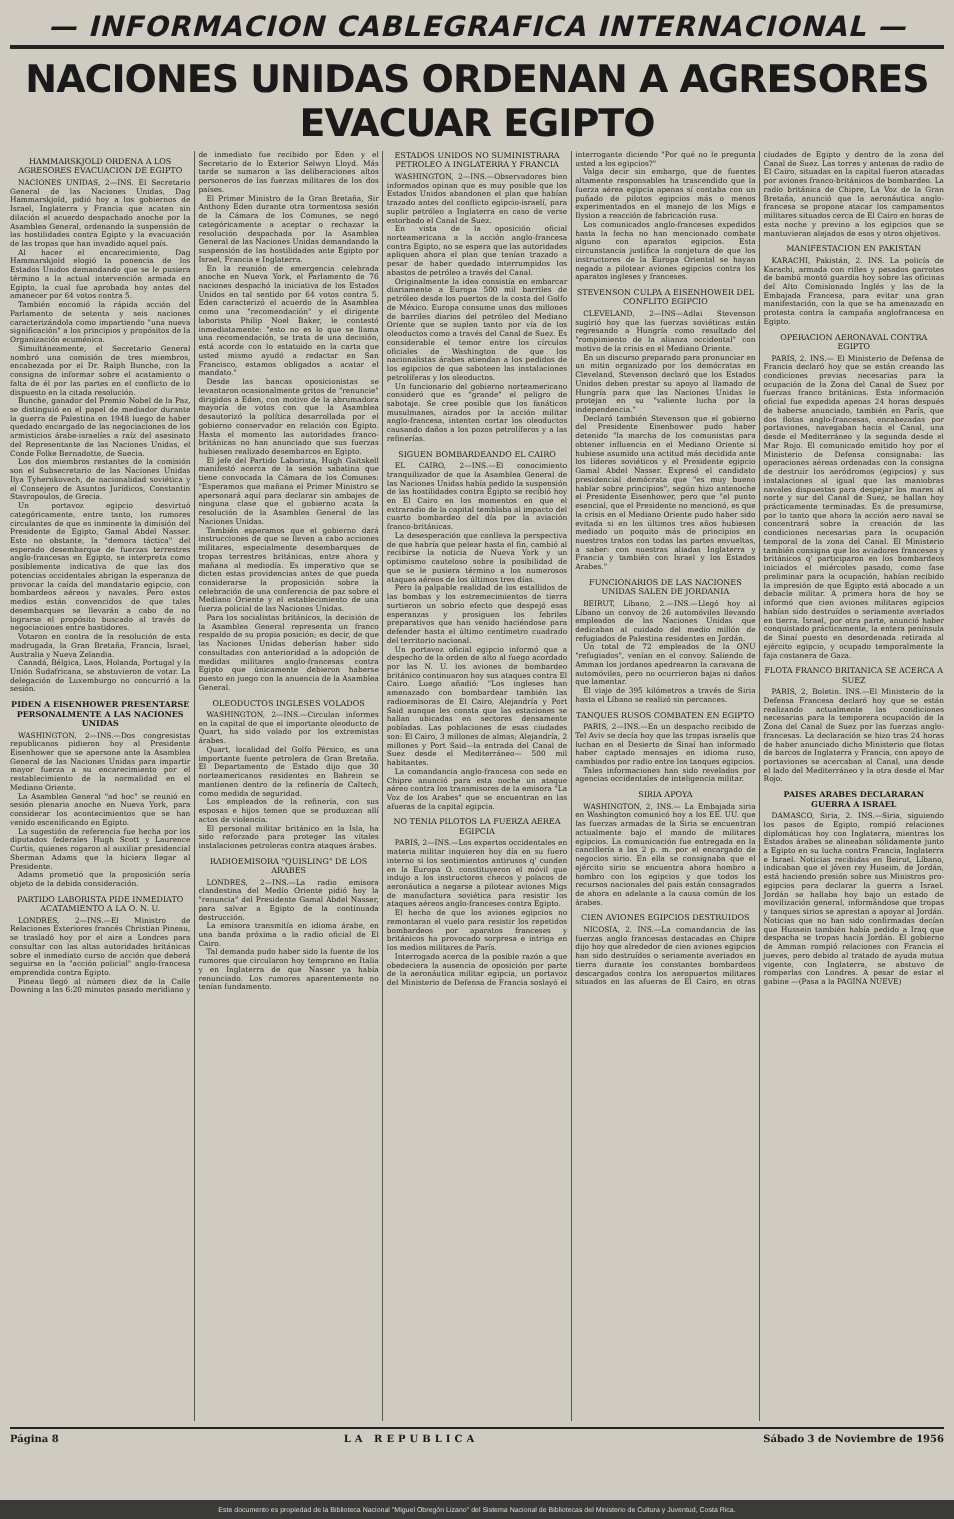— INFORMACION CABLEGRAFICA INTERNACIONAL —
NACIONES UNIDAS ORDENAN A AGRESORES EVACUAR EGIPTO
HAMMARSKJOLD ORDENA A LOS AGRESORES EVACUACION DE EGIPTO
NACIONES UNIDAS, 2—INS. El Secretario General de las Naciones Unidas, Dag Hammarskjold, pidió hoy a los gobiernos de Israel, Inglaterra y Francia que acaten sin dilación el acuerdo despachado anoche por la Asamblea General, ordenando la suspensión de las hostilidades contra Egipto y la evacuación de las tropas que han invadido aquel país.
Al hacer el encarecimiento, Dag Hammarskjold elogió la ponencia de los Estados Unidos demandando que se le pusiera término a la actual intervención armada en Egipto, la cual fue aprobada hoy antes del amanecer por 64 votos contra 5.
También encomió la rápida acción del Parlamento de setenta y seis naciones caracterizándola como impartiendo "una nueva significación" a los principios y propósitos de la Organización ecuménica.
Simultáneamente, el Secretario General nombró una comisión de tres miembros, encabezada por el Dr. Ralph Bunche, con la consigna de informar sobre el acatamiento o falta de él por las partes en el conflicto de lo dispuesto en la citada resolución.
Bunche, ganador del Premio Nobel de la Paz, se distinguió en el papel de mediador durante la guerra de Palestina en 1948 luego de haber quedado encargado de las negociaciones de los armisticios árabe-israelíes a raíz del asesinato del Representante de las Naciones Unidas, el Conde Folke Bernadotte, de Suecia.
Los dos miembros restantes de la comisión son el Subsecretario de las Naciones Unidas Ilya Tyhernkovech, de nacionalidad soviética y el Consejero de Asuntos Jurídicos, Constantin Stavropoulos, de Grecia.
Un portavoz egipcio desvirtuó categóricamente, entre tanto, los rumores circulantes de que es inminente la dimisión del Presidente de Egipto, Gamal Abdel Nasser. Esto no obstante, la "demora táctica" del esperado desembarque de fuerzas terrestres anglo-francesas en Egipto, se interpreta como posiblemente indicativa de que las dos potencias occidentales abrigan la esperanza de provocar la caída del mandatario egipcio, con bombardeos aéreos y navales. Pero estos medios están convencidos de que tales desembarques se llevarán a cabo de no lograrse el propósito buscado al través de negociaciones entre bastidores.
Votaron en contra de la resolución de esta madrugada, la Gran Bretaña, Francia, Israel, Australia y Nueva Zelandia.
Canadá, Bélgica, Laos, Holanda, Portugal y la Unión Sudafricana, se abstuvieron de votar. La delegación de Luxemburgo no concurrió a la sesión.
PIDEN A EISENHOWER PRESENTARSE PERSONALMENTE A LAS NACIONES UNIDAS
WASHINGTON, 2—INS.—Dos congresistas republicanos pidieron hoy al Presidente Eisenhower que se apersone ante la Asamblea General de las Naciones Unidas para impartir mayor fuerza a su encarecimiento por el restablecimiento de la normalidad en el Mediano Oriente.
La Asamblea General "ad hoc" se reunió en sesión plenaria anoche en Nueva York, para considerar los acontecimientos que se han venido escenificando en Egipto.
La sugestión de referencia fue hecha por los diputados federales Hugh Scott y Laurence Curtis, quienes rogaron al auxiliar presidencial Sherman Adams que la hiciera llegar al Presidente.
Adams prometió que la proposición sería objeto de la debida consideración.
PARTIDO LABORISTA PIDE INMEDIATO ACATAMIENTO A LA O. N. U.
LONDRES, 2—INS.—El Ministro de Relaciones Exteriores francés Christian Pineau, se trasladó hoy por el aire a Londres para consultar con las altas autoridades británicas sobre el inmediato curso de acción que deberá seguirse en la "acción policial" anglo-francesa emprendida contra Egipto.
Pineau llegó al número diez de la Calle Downing a las 6:20 minutos pasado meridiano y de inmediato fue recibido por Eden y el Secretario de lo Exterior Selwyn Lloyd. Más tarde se sumaron a las deliberaciones altos personeros de las fuerzas militares de los dos países.
El Primer Ministro de la Gran Bretaña, Sir Anthony Eden durante otra tormentosa sesión de la Cámara de los Comunes, se negó categóricamente a aceptar o rechazar la resolución despachada por la Asamblea General de las Naciones Unidas demandando la suspensión de las hostilidades ante Egipto por Israel, Francia e Inglaterra.
En la reunión de emergencia celebrada anoche en Nueva York, el Parlamento de 76 naciones despachó la iniciativa de los Estados Unidos en tal sentido por 64 votos contra 5. Eden caracterizó el acuerdo de la Asamblea como una "recomendación" y el dirigente laborista Philip Noel Baker, le contestó inmediatamente: "esto no es lo que se llama una recomendación, se trata de una decisión, está acorde con lo estatuido en la carta que usted mismo ayudó a redactar en San Francisco, estamos obligados a acatar el mandato."
Desde las bancas oposicionistas se levantaron ocasionalmente gritos de "renuncie" dirigidos a Eden, con motivo de la abrumadora mayoría de votos con que la Asamblea desautorizó la política desarrollada por el gobierno conservador en relación con Egipto. Hasta el momento las autoridades franco-británicas no han anunciado que sus fuerzas hubiesen realizado desembarcos en Egipto.
El jefe del Partido Laborista, Hugh Gaitskell manifestó acerca de la sesión sabatina que tiene convocada la Cámara de los Comunes: "Esperamos que mañana el Primer Ministro se apersonará aquí para declarar sin ambajes de ninguna clase que el gobierno acata la resolución de la Asamblea General de las Naciones Unidas.
También esperamos que el gobierno dará instrucciones de que se lleven a cabo acciones militares, especialmente desembarques de tropas terrestres británicas, entre ahora y mañana al mediodía. Es imperativo que se dicten estas providencias antes de que pueda considerarse la proposición sobre la celebración de una conferencia de paz sobre el Mediano Oriente y el establecimiento de una fuerza policial de las Naciones Unidas.
Para los socialistas británicos, la decisión de la Asamblea General representa un franco respaldo de su propia posición; es decir, de que las Naciones Unidas deberían haber sido consultadas con anterioridad a la adopción de medidas militares anglo-francesas contra Egipto que únicamente debieron haberse puesto en juego con la anuencia de la Asamblea General.
OLEODUCTOS INGLESES VOLADOS
WASHINGTON, 2—INS.—Circulan informes en la capital de que el importante oleoducto de Quart, ha sido volado por los extremistas árabes.
Quart, localidad del Golfo Pérsico, es una importante fuente petrolera de Gran Bretaña. El Departamento de Estado dijo que 30 norteamericanos residentes en Bahrein se mantienen dentro de la refinería de Caltech, como medida de seguridad.
Los empleados de la refinería, con sus esposas e hijos temen que se produzcan allí actos de violencia.
El personal militar británico en la Isla, ha sido reforzado para proteger las vitales instalaciones petroleras contra ataques árabes.
RADIOEMISORA "QUISLING" DE LOS ARABES
LONDRES, 2—INS.—La radio emisora clandestina del Medio Oriente pidió hoy la "renuncia" del Presidente Gamal Abdel Nasser, para salvar a Egipto de la continuada destrucción.
La emisora transmitía en idioma árabe, en una banda próxima a la radio oficial de El Cairo.
Tal demanda pudo haber sido la fuente de los rumores que circularon hoy temprano en Italia y en Inglaterra de que Nasser ya había renunciado. Los rumores aparentemente no tenían fundamento.
ESTADOS UNIDOS NO SUMINISTRARA PETROLEO A INGLATERRA Y FRANCIA
WASHINGTON, 2—INS.—Observadores bien informados opinan que es muy posible que los Estados Unidos abandonen el plan que habían trazado antes del conflicto egipcio-israelí, para suplir petróleo a Inglaterra en caso de verse estorbado el Canal de Suez.
En vista de la oposición oficial norteamericana a la acción anglo-francesa contra Egipto, no se espera que las autoridades apliquen ahora el plan que tenían trazado a pesar de haber quedado interrumpidos los abastos de petróleo a través del Canal.
Originalmente la idea consistía en embarcar diariamente a Europa 500 mil barriles de petróleo desde los puertos de la costa del Golfo de México. Europa consume unos dos millones de barriles diarios del petróleo del Mediano Oriente que se suplen tanto por vía de los oleoductos como a través del Canal de Suez. Es considerable el temor entre los círculos oficiales de Washington de que los nacionalistas árabes atiendan a los pedidos de los egipcios de que saboteen las instalaciones petrolíferas y los oleoductos.
Un funcionario del gobierno norteamericano consideró que es "grande" el peligro de sabotaje. Se cree posible que los fanáticos musulmanes, airados por la acción militar anglo-francesa, intenten cortar los oleoductos causando daños a los pozos petrolíferos y a las refinerías.
SIGUEN BOMBARDEANDO EL CAIRO
EL CAIRO, 2—INS.—El conocimiento tranquilizador de que la Asamblea General de las Naciones Unidas había pedido la suspensión de las hostilidades contra Egipto se recibió hoy en El Cairo en los momentos en que el extraradio de la capital temblaba al impacto del cuarto bombardeo del día por la aviación franco-británicas.
La desesperación que conlleva la perspectiva de que habría que pelear hasta el fin, cambió al recibirse la noticia de Nueva York y un optimismo cauteloso sobre la posibilidad de que se le pusiera término a los numerosos ataques aéreos de los últimos tres días.
Pero la palpable realidad de los estallidos de las bombas y los estremecimientos de tierra surtieron un sobrio efecto que despejó esas esperanzas y prosiguen los febriles preparativos que han venido haciéndose para defender hasta el último centímetro cuadrado del territorio nacional.
Un portavoz oficial egipcio informó que a despecho de la orden de alto al fuego acordado por las N. U. los aviones de bombardeo británico continuaron hoy sus ataques contra El Cairo. Luego añadió: "Los ingleses han amenazado con bombardear también las radioemisoras de El Cairo, Alejandría y Port Said aunque les consta que las estaciones se hallan ubicadas en sectores densamente pobladas. Las poblaciones de esas ciudades son: El Cairo, 3 millones de almas; Alejandría, 2 millones y Port Said—la entrada del Canal de Suez desde el Mediterráneo— 500 mil habitantes.
La comandancia anglo-francesa con sede en Chipre anunció para esta noche un ataque aéreo contra los transmisores de la emisora "La Voz de los Arabes" que se encuentran en las afueras de la capital egipcia.
NO TENIA PILOTOS LA FUERZA AEREA EGIPCIA
PARIS, 2—INS.—Los expertos occidentales en materia militar inquieren hoy día en su fuero interno si los sentimientos antirusos q' cunden en la Europa O. constituyeron el móvil que indujo a los instructores checos y polacos de aeronáutica a negarse a pilotear aviones Migs de manufactura soviética para resistir los ataques aéreos anglo-franceses contra Egipto.
El hecho de que los aviones egipcios no remontaran el vuelo para resistir los repetidos bombardeos por aparatos franceses y británicos ha provocado sorpresa e intriga en los medios militares de París.
Interrogado acerca de la posible razón a que obedeciera la ausencia de oposición por parte de la aeronáutica militar egipcia, un portavoz del Ministerio de Defensa de Francia soslayó el interrogante diciendo "Por qué no le pregunta usted a los egipcios?"
Valga decir sin embargo, que de fuentes altamente responsables ha trascendido que la fuerza aérea egipcia apenas sí contaba con un puñado de pilotos egipcios más o menos experimentados en el manejo de los Migs e Ilysion a reacción de fabricación rusa.
Los comunicados anglo-franceses expedidos hasta la fecha no han mencionado combate alguno con aparatos egipcios. Esta circunstancia justifica la conjetura de que los instructores de la Europa Oriental se hayan negado a pilotear aviones egipcios contra los aparatos ingleses y franceses.
STEVENSON CULPA A EISENHOWER DEL CONFLITO EGIPCIO
CLEVELAND, 2—INS—Adlai Stevenson sugirió hoy que las fuerzas soviéticas están regresando a Hungría como resultado del "rompimiento de la alianza occidental" con motivo de la crisis en el Mediano Oriente.
En un discurso preparado para pronunciar en un mitin organizado por los demócratas en Cleveland, Stevenson declaró que los Estados Unidos deben prestar su apoyo al llamado de Hungría para que las Naciones Unidas le protejan en su "valiente lucha por la independencia."
Declaró también Stevenson que el gobierno del Presidente Eisenhower pudo haber detenido "la marcha de los comunistas para obtener influencia en el Mediano Oriente si hubiese asumido una actitud más decidida ante los líderes soviéticos y el Presidente egipcio Gamal Abdel Nasser. Expresó el candidato presidencial demócrata que "es muy bueno hablar sobre principios", según hizo antenoche el Presidente Eisenhower, pero que "el punto esencial, que el Presidente no mencionó, es que la crisis en el Mediano Oriente pudo haber sido evitada si en los últimos tres años hubiesen mediado un poquito más de principios en nuestros tratos con todas las partes envueltas, a saber: con nuestras aliadas Inglaterra y Francia y también con Israel y los Estados Arabes."
FUNCIONARIOS DE LAS NACIONES UNIDAS SALEN DE JORDANIA
BEIRUT, Líbano, 2.—INS.—Llegó hoy al Líbano un convoy de 26 automóviles llevando empleados de las Naciones Unidas que dedicaban al cuidado del medio millón de refugiados de Palestina residentes en Jordán.
Un total de 72 empleados de la ONU "refugiados", venían en el convoy. Saliendo de Amman los jordanos apedrearon la caravana de automóviles, pero no ocurrieron bajas ni daños que lamentar.
El viaje de 395 kilómetros a través de Siria hasta el Líbano se realizó sin percances.
TANQUES RUSOS COMBATEN EN EGIPTO
PARIS, 2—INS.—En un despacho recibido de Tel Aviv se decía hoy que las tropas israelís que luchan en el Desierto de Sinaí han informado haber captado mensajes en idioma ruso, cambiados por radio entre los tanques egipcios.
Tales informaciones han sido revelados por agencias occidentales de inteligencia militar.
SIRIA APOYA
WASHINGTON, 2, INS.— La Embajada siria en Washington comunicó hoy a los EE. UU. que las fuerzas armadas de la Siria se encuentran actualmente bajo el mando de militares egipcios. La comunicación fue entregada en la cancillería a las 2 p. m. por el encargado de negocios sirio. En ella se consignaba que el ejército sirio se encuentra ahora hombro a hombro con los egipcios y que todos los recursos nacionales del país están consagrados de ahora en adelante a la causa común de los árabes.
CIEN AVIONES EGIPCIOS DESTRUIDOS
NICOSIA, 2. INS.—La comandancia de las fuerzas anglo francesas destacadas en Chipre dijo hoy que alrededor de cien aviones egipcios han sido destruídos o seriamente averiados en tierra durante los constantes bombardeos descargados contra los aeropuertos militares situados en las afueras de El Cairo, en otras ciudades de Egipto y dentro de la zona del Canal de Suez. Las torres y antenas de radio de El Cairo, situadas en la capital fueron atacadas por aviones franco-británicos de bombardeo. La radio británica de Chipre, La Voz de la Gran Bretaña, anunció que la aeronáutica anglo-francesa se propone atacar los campamentos militares situados cerca de El Cairo en horas de esta noche y previno a los egipcios que se mantuvieran alejados de esos y otros objetivos.
MANIFESTACION EN PAKISTAN
KARACHI, Pakistán, 2. INS. La policía de Karachi, armada con rifles y pesados garrotes de bambú montó guardia hoy sobre las oficinas del Alto Comisionado Inglés y las de la Embajada Francesa, para evitar una gran manifestación, con la que se ha amenazado en protesta contra la campaña anglofrancesa en Egipto.
OPERACION AERONAVAL CONTRA EGIPTO
PARIS, 2. INS.— El Ministerio de Defensa de Francia declaró hoy que se están creando las condiciones previas necesarias para la ocupación de la Zona del Canal de Suez por fuerzas franco británicas. Esta información oficial fue expedida apenas 24 horas después de haberse anunciado, también en París, que dos flotas anglo-francesas, encabezadas por portaviones, navegaban hacia el Canal, una desde el Mediterráneo y la segunda desde el Mar Rojo. El comunicado emitido hoy por el Ministerio de Defensa consignaba: las operaciones aéreas ordenadas con la consigna de destruir los aeródromos (egipcios) y sus instalaciones al igual que las maniobras navales dispuestas para despejar los mares al norte y sur del Canal de Suez, se hallan hoy prácticamente terminadas. Es de presumirse, por lo tanto que ahora la acción aero naval se concentrará sobre la creación de las condiciones necesarias para la ocupación temporal de la zona del Canal. El Ministerio también consigna que los aviadores franceses y británicos q' participaron en los bombardeos iniciados el miércoles pasado, como fase preliminar para la ocupación, habían recibido la impresión de que Egipto está abocado a un debacle militar. A primera hora de hoy se informó que cien aviones militares egipcios habían sido destruídos o seriamente averiados en tierra. Israel, por otra parte, anunció haber conquistado prácticamente, la entera península de Sinaí puesto en desordenada retirada al ejército egipcio, y ocupado temporalmente la faja costanera de Gaza.
FLOTA FRANCO BRITANICA SE ACERCA A SUEZ
PARIS, 2, Boletin. INS.—El Ministerio de la Defensa Francesa declaró hoy que se están realizando actualmente las condiciones necesarias para la temporera ocupación de la Zona del Canal de Suez por las fuerzas anglo-francesas. La declaración se hizo tras 24 horas de haber anunciado dicho Ministerio que flotas de barcos de Inglaterra y Francia, con apoyo de portaviones se acercaban al Canal, una desde el lado del Mediterráneo y la otra desde el Mar Rojo.
PAISES ARABES DECLARARAN GUERRA A ISRAEL
DAMASCO, Siria, 2. INS.—Siria, siguiendo los pasos de Egipto, rompió relaciones diplomáticas hoy con Inglaterra, mientras los Estados árabes se alineaban sólidamente junto a Egipto en su lucha contra Francia, Inglaterra e Israel. Noticias recibidas en Beirut, Líbano, indicaban que el jóven rey Huseim, de Jordán, está haciendo presión sobre sus Ministros pro-egipcios para declarar la guerra a Israel. Jordán se hallaba hoy bajo un estado de movilización general, informándose que tropas y tanques sirios se aprestan a apoyar al Jordán. Noticias que no han sido confirmadas decían que Hussein también había pedido a Iraq que despacha se tropas hacia Jordán. El gobierno de Amman rompió relaciones con Francia el jueves, pero debido al tratado de ayuda mutua vigente, con Inglaterra, se abstuvo de romperlas con Londres. A pesar de estar el gabine —(Pasa a la PAGINA NUEVE)
Página 8 LA REPUBLICA Sábado 3 de Noviembre de 1956
Este documento es propiedad de la Biblioteca Nacional "Miguel Obregón Lizano" del Sistema Nacional de Bibliotecas del Ministerio de Cultura y Juventud, Costa Rica.